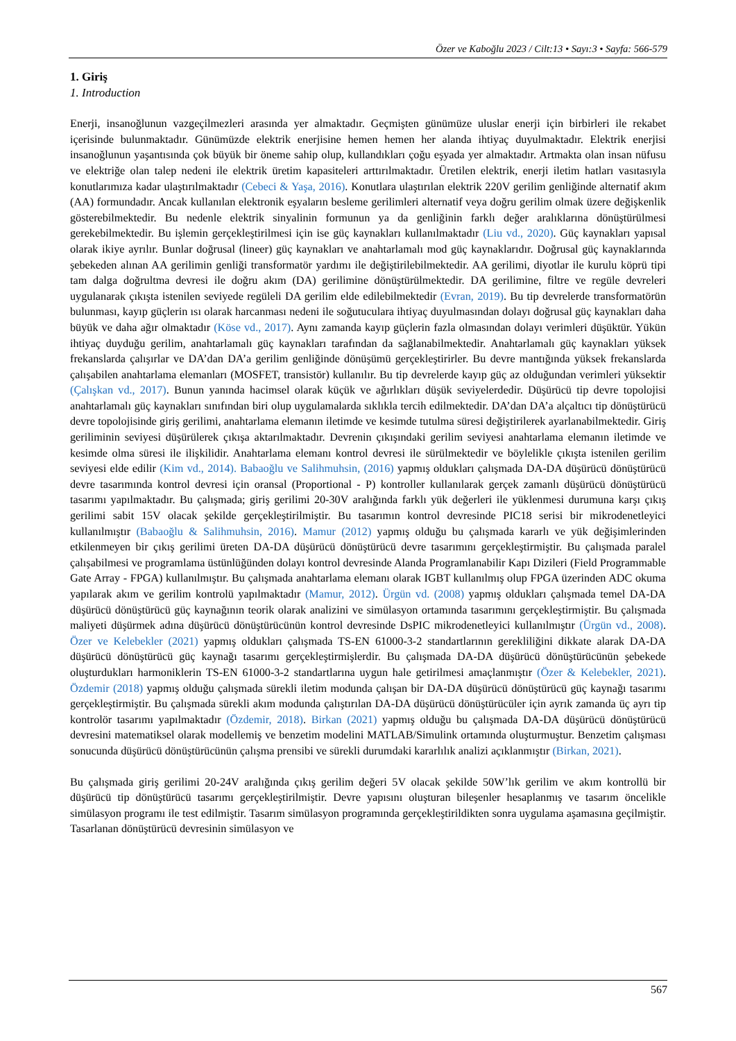Özer ve Kaboğlu 2023 / Cilt:13 • Sayı:3 • Sayfa: 566-579
1. Giriş
1. Introduction
Enerji, insanoğlunun vazgeçilmezleri arasında yer almaktadır. Geçmişten günümüze uluslar enerji için birbirleri ile rekabet içerisinde bulunmaktadır. Günümüzde elektrik enerjisine hemen hemen her alanda ihtiyaç duyulmaktadır. Elektrik enerjisi insanoğlunun yaşantısında çok büyük bir öneme sahip olup, kullandıkları çoğu eşyada yer almaktadır. Artmakta olan insan nüfusu ve elektriğe olan talep nedeni ile elektrik üretim kapasiteleri arttırılmaktadır. Üretilen elektrik, enerji iletim hatları vasıtasıyla konutlarımıza kadar ulaştırılmaktadır (Cebeci & Yaşa, 2016). Konutlara ulaştırılan elektrik 220V gerilim genliğinde alternatif akım (AA) formundadır. Ancak kullanılan elektronik eşyaların besleme gerilimleri alternatif veya doğru gerilim olmak üzere değişkenlik gösterebilmektedir. Bu nedenle elektrik sinyalinin formunun ya da genliğinin farklı değer aralıklarına dönüştürülmesi gerekebilmektedir. Bu işlemin gerçekleştirilmesi için ise güç kaynakları kullanılmaktadır (Liu vd., 2020). Güç kaynakları yapısal olarak ikiye ayrılır. Bunlar doğrusal (lineer) güç kaynakları ve anahtarlamalı mod güç kaynaklarıdır. Doğrusal güç kaynaklarında şebekeden alınan AA gerilimin genliği transformatör yardımı ile değiştirilebilmektedir. AA gerilimi, diyotlar ile kurulu köprü tipi tam dalga doğrultma devresi ile doğru akım (DA) gerilimine dönüştürülmektedir. DA gerilimine, filtre ve regüle devreleri uygulanarak çıkışta istenilen seviyede regüleli DA gerilim elde edilebilmektedir (Evran, 2019). Bu tip devrelerde transformatörün bulunması, kayıp güçlerin ısı olarak harcanması nedeni ile soğutuculara ihtiyaç duyulmasından dolayı doğrusal güç kaynakları daha büyük ve daha ağır olmaktadır (Köse vd., 2017). Aynı zamanda kayıp güçlerin fazla olmasından dolayı verimleri düşüktür. Yükün ihtiyaç duyduğu gerilim, anahtarlamalı güç kaynakları tarafından da sağlanabilmektedir. Anahtarlamalı güç kaynakları yüksek frekanslarda çalışırlar ve DA’dan DA’a gerilim genliğinde dönüşümü gerçekleştirirler. Bu devre mantığında yüksek frekanslarda çalışabilen anahtarlama elemanları (MOSFET, transistör) kullanılır. Bu tip devrelerde kayıp güç az olduğundan verimleri yüksektir (Çalışkan vd., 2017). Bunun yanında hacimsel olarak küçük ve ağırlıkları düşük seviyelerdedir. Düşürücü tip devre topolojisi anahtarlamalı güç kaynakları sınıfından biri olup uygulamalarda sıklıkla tercih edilmektedir. DA’dan DA’a alçaltıcı tip dönüştürücü devre topolojisinde giriş gerilimi, anahtarlama elemanın iletimde ve kesimde tutulma süresi değiştirilerek ayarlanabilmektedir. Giriş geriliminin seviyesi düşürülerek çıkışa aktarılmaktadır. Devrenin çıkışındaki gerilim seviyesi anahtarlama elemanın iletimde ve kesimde olma süresi ile ilişkilidir. Anahtarlama elemanı kontrol devresi ile sürülmektedir ve böylelikle çıkışta istenilen gerilim seviyesi elde edilir (Kim vd., 2014). Babaoğlu ve Salihmuhsin, (2016) yapmış oldukları çalışmada DA-DA düşürücü dönüştürücü devre tasarımında kontrol devresi için oransal (Proportional - P) kontroller kullanılarak gerçek zamanlı düşürücü dönüştürücü tasarımı yapılmaktadır. Bu çalışmada; giriş gerilimi 20-30V aralığında farklı yük değerleri ile yüklenmesi durumuna karşı çıkış gerilimi sabit 15V olacak şekilde gerçekleştirilmiştir. Bu tasarımın kontrol devresinde PIC18 serisi bir mikrodenetleyici kullanılmıştır (Babaoğlu & Salihmuhsin, 2016). Mamur (2012) yapmış olduğu bu çalışmada kararlı ve yük değişimlerinden etkilenmeyen bir çıkış gerilimi üreten DA-DA düşürücü dönüştürücü devre tasarımını gerçekleştirmiştir. Bu çalışmada paralel çalışabilmesi ve programlama üstünlüğünden dolayı kontrol devresinde Alanda Programlanabilir Kapı Dizileri (Field Programmable Gate Array - FPGA) kullanılmıştır. Bu çalışmada anahtarlama elemanı olarak IGBT kullanılmış olup FPGA üzerinden ADC okuma yapılarak akım ve gerilim kontrolü yapılmaktadır (Mamur, 2012). Ürgün vd. (2008) yapmış oldukları çalışmada temel DA-DA düşürücü dönüştürücü güç kaynağının teorik olarak analizini ve simülasyon ortamında tasarımını gerçekleştirmiştir. Bu çalışmada maliyeti düşürmek adına düşürücü dönüştürücünün kontrol devresinde DsPIC mikrodenetleyici kullanılmıştır (Ürgün vd., 2008). Özer ve Kelebekler (2021) yapmış oldukları çalışmada TS-EN 61000-3-2 standartlarının gerekliliğini dikkate alarak DA-DA düşürücü dönüştürücü güç kaynağı tasarımı gerçekleştirmişlerdir. Bu çalışmada DA-DA düşürücü dönüştürücünün şebekede oluşturdukları harmoniklerin TS-EN 61000-3-2 standartlarına uygun hale getirilmesi amaçlanmıştır (Özer & Kelebekler, 2021). Özdemir (2018) yapmış olduğu çalışmada sürekli iletim modunda çalışan bir DA-DA düşürücü dönüştürücü güç kaynağı tasarımı gerçekleştirmiştir. Bu çalışmada sürekli akım modunda çalıştırılan DA-DA düşürücü dönüştürücüler için ayrık zamanda üç ayrı tip kontrolör tasarımı yapılmaktadır (Özdemir, 2018). Birkan (2021) yapmış olduğu bu çalışmada DA-DA düşürücü dönüştürücü devresini matematiksel olarak modellemiş ve benzetim modelini MATLAB/Simulink ortamında oluşturmuştur. Benzetim çalışması sonucunda düşürücü dönüştürücünün çalışma prensibi ve sürekli durumdaki kararlılık analizi açıklanmıştır (Birkan, 2021).
Bu çalışmada giriş gerilimi 20-24V aralığında çıkış gerilim değeri 5V olacak şekilde 50W’lık gerilim ve akım kontrollü bir düşürücü tip dönüştürücü tasarımı gerçekleştirilmiştir. Devre yapısını oluşturan bileşenler hesaplanmış ve tasarım öncelikle simülasyon programı ile test edilmiştir. Tasarım simülasyon programında gerçekleştirildikten sonra uygulama aşamasına geçilmiştir. Tasarlanan dönüştürücü devresinin simülasyon ve
567